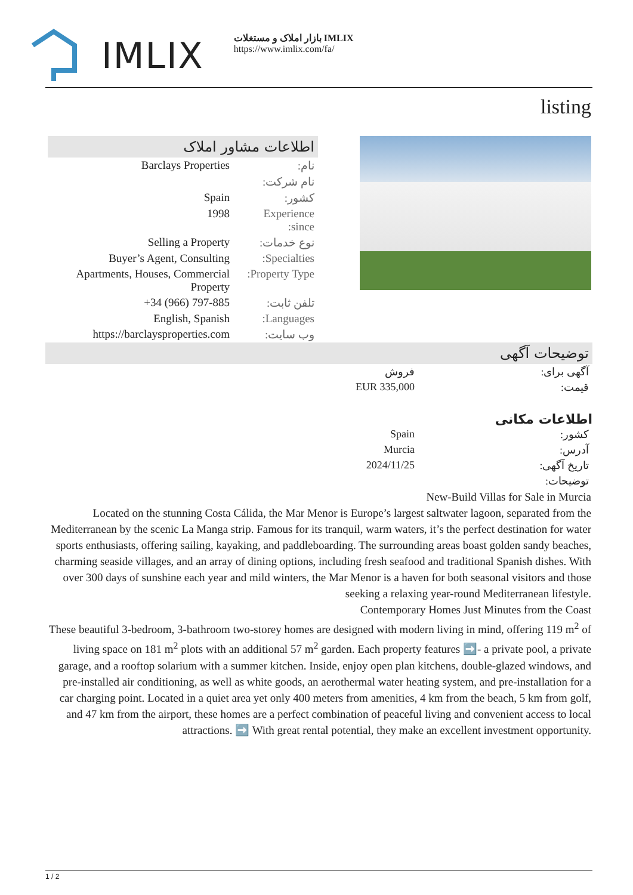IMLIX
بازار املاک و مستغلات IMLIX
https://www.imlix.com/fa/
listing
اطلاعات مشاور املاک
| نام: | Barclays Properties |
| نام شرکت: | |
| کشور: | Spain |
| Experience since: | 1998 |
| نوع خدمات: | Selling a Property |
| Specialties: | Buyer’s Agent, Consulting |
| Property Type: | Apartments, Houses, Commercial Property |
| تلفن ثابت: | +34 (966) 797-885 |
| Languages: | English, Spanish |
| وب سایت: | https://barclaysproperties.com |
توضیحات آگهی
| آگهی برای: | فروش |
| قیمت: | EUR 335,000 |
اطلاعات مکانی
| کشور: | Spain |
| آدرس: | Murcia |
| تاریخ آگهی: | 2024/11/25 |
| توضیحات: | |
New-Build Villas for Sale in Murcia
Located on the stunning Costa Cálida, the Mar Menor is Europe’s largest saltwater lagoon, separated from the Mediterranean by the scenic La Manga strip. Famous for its tranquil, warm waters, it’s the perfect destination for water sports enthusiasts, offering sailing, kayaking, and paddleboarding. The surrounding areas boast golden sandy beaches, charming seaside villages, and an array of dining options, including fresh seafood and traditional Spanish dishes. With over 300 days of sunshine each year and mild winters, the Mar Menor is a haven for both seasonal visitors and those seeking a relaxing year-round Mediterranean lifestyle.
Contemporary Homes Just Minutes from the Coast
These beautiful 3-bedroom, 3-bathroom two-storey homes are designed with modern living in mind, offering 119 m<sup>2</sup> of living space on 181 m<sup>2</sup> plots with an additional 57 m<sup>2</sup> garden. Each property features ➡️- a private pool, a private garage, and a rooftop solarium with a summer kitchen. Inside, enjoy open plan kitchens, double-glazed windows, and pre-installed air conditioning, as well as white goods, an aerothermal water heating system, and pre-installation for a car charging point. Located in a quiet area yet only 400 meters from amenities, 4 km from the beach, 5 km from golf, and 47 km from the airport, these homes are a perfect combination of peaceful living and convenient access to local attractions. ➡️ With great rental potential, they make an excellent investment opportunity.
1 / 2